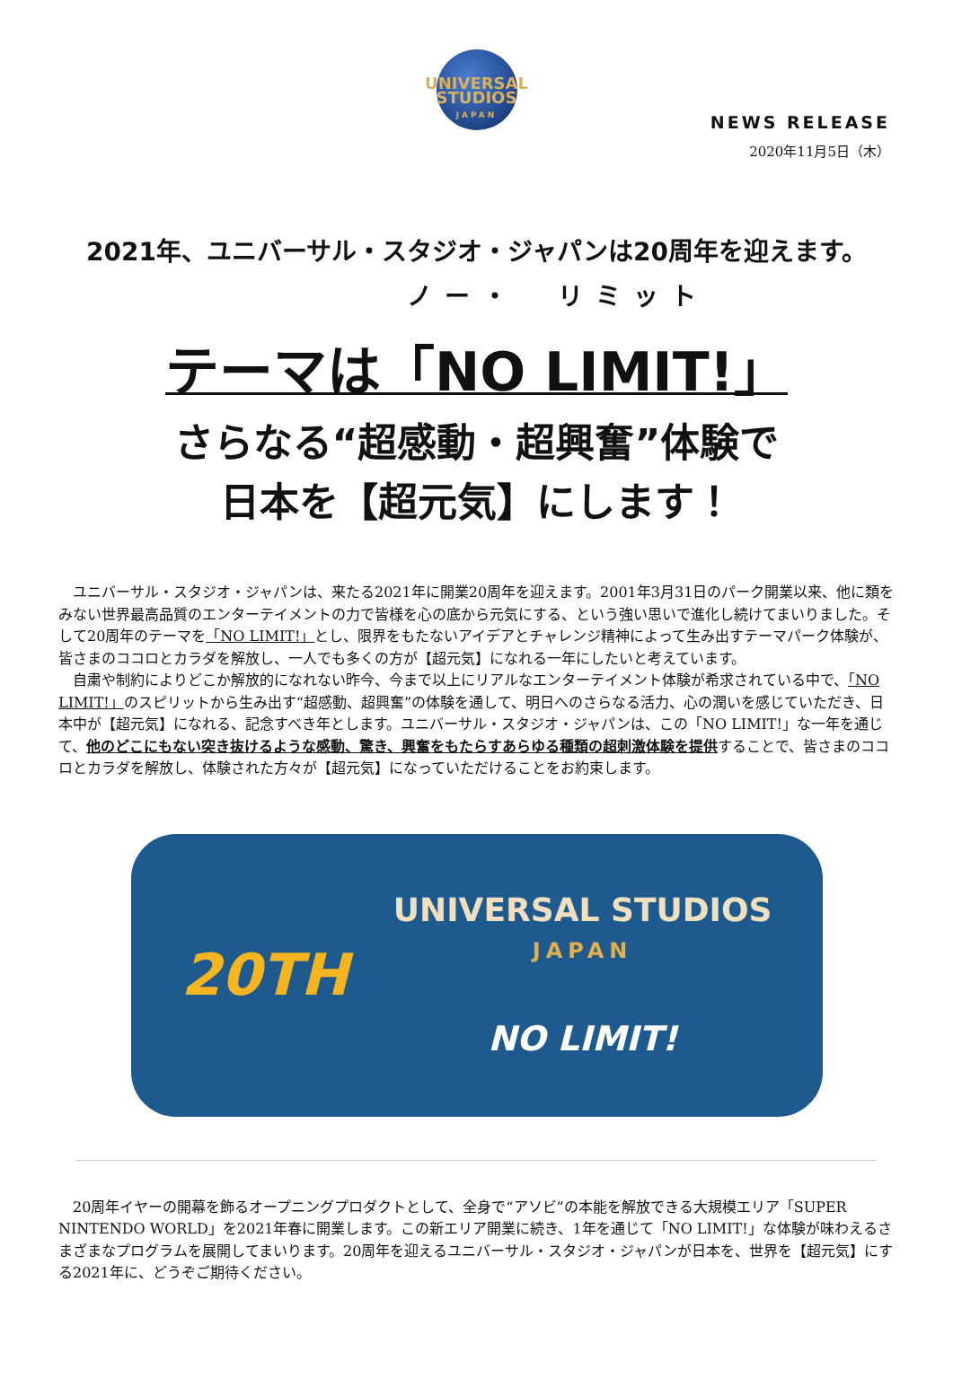UNIVERSAL STUDIOS
JAPAN
NEWS RELEASE
2020年11月5日（木）
2021年、ユニバーサル・スタジオ・ジャパンは20周年を迎えます。
ノー・　リミット
テーマは「NO LIMIT!」
さらなる“超感動・超興奮”体験で
日本を【超元気】にします！
ユニバーサル・スタジオ・ジャパンは、来たる2021年に開業20周年を迎えます。2001年3月31日のパーク開業以来、他に類をみない世界最高品質のエンターテイメントの力で皆様を心の底から元気にする、という強い思いで進化し続けてまいりました。そして20周年のテーマを「NO LIMIT!」とし、限界をもたないアイデアとチャレンジ精神によって生み出すテーマパーク体験が、皆さまのココロとカラダを解放し、一人でも多くの方が【超元気】になれる一年にしたいと考えています。
自粛や制約によりどこか解放的になれない昨今、今まで以上にリアルなエンターテイメント体験が希求されている中で、「NO LIMIT!」のスピリットから生み出す“超感動、超興奮”の体験を通して、明日へのさらなる活力、心の潤いを感じていただき、日本中が【超元気】になれる、記念すべき年とします。ユニバーサル・スタジオ・ジャパンは、この「NO LIMIT!」な一年を通じて、他のどこにもない突き抜けるような感動、驚き、興奮をもたらすあらゆる種類の超刺激体験を提供することで、皆さまのココロとカラダを解放し、体験された方々が【超元気】になっていただけることをお約束します。
20TH
UNIVERSAL STUDIOS
JAPAN
NO LIMIT!
20周年イヤーの開幕を飾るオープニングプロダクトとして、全身で“アソビ”の本能を解放できる大規模エリア「SUPER NINTENDO WORLD」を2021年春に開業します。この新エリア開業に続き、1年を通じて「NO LIMIT!」な体験が味わえるさまざまなプログラムを展開してまいります。20周年を迎えるユニバーサル・スタジオ・ジャパンが日本を、世界を【超元気】にする2021年に、どうぞご期待ください。